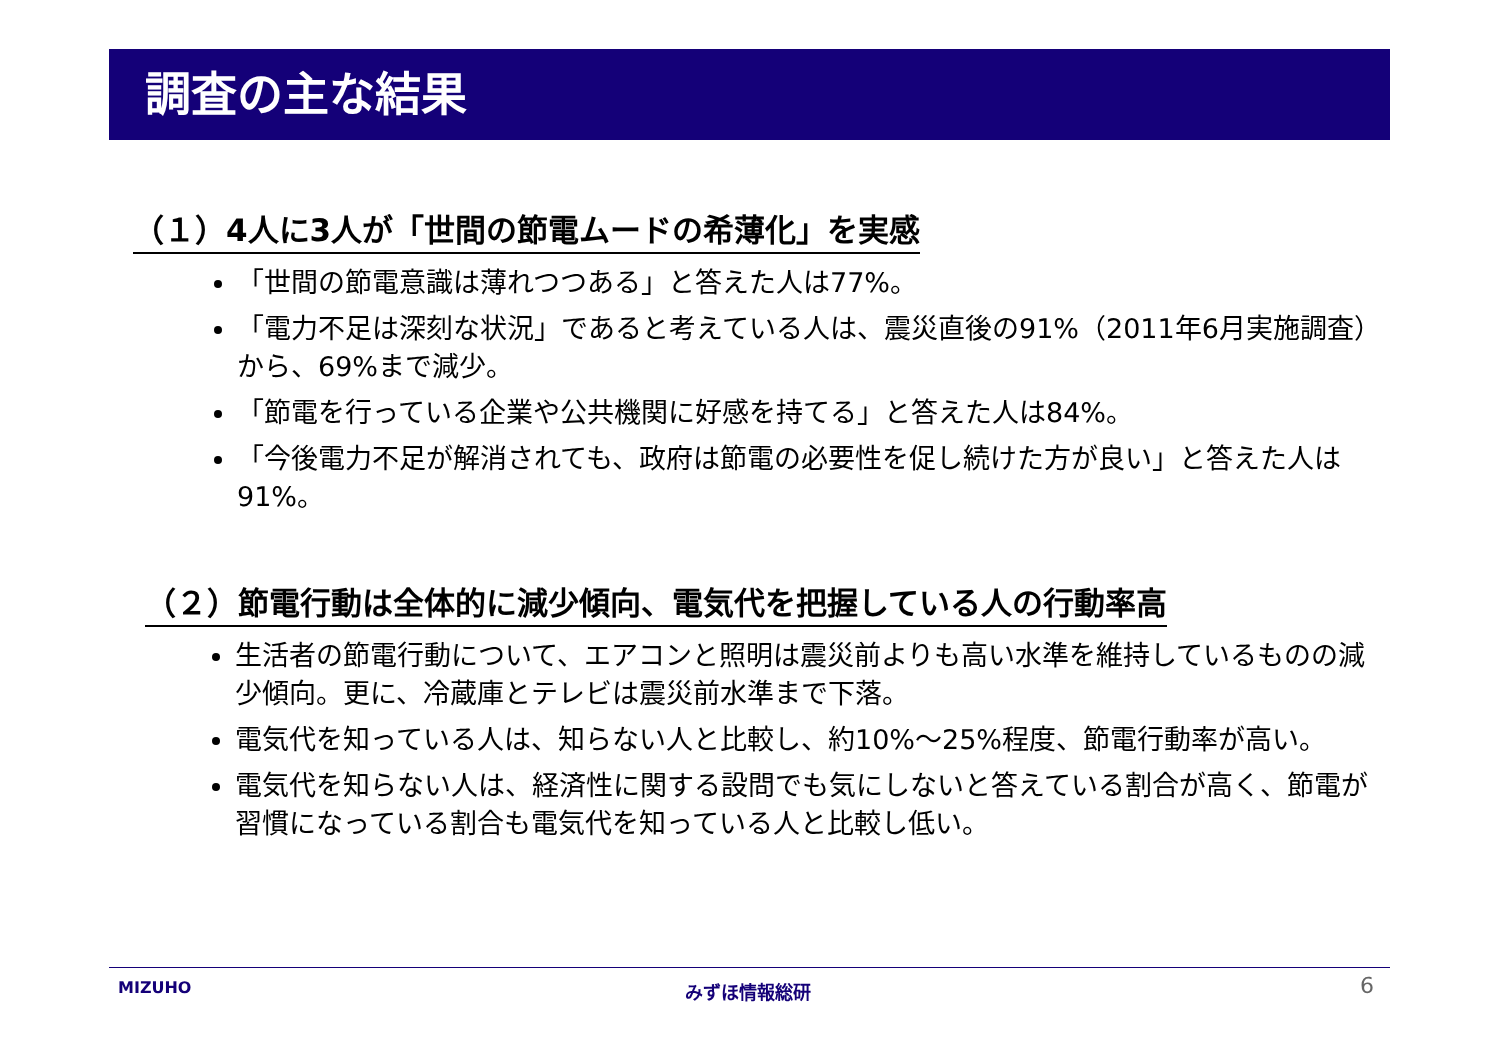調査の主な結果
（１）4人に3人が「世間の節電ムードの希薄化」を実感
「世間の節電意識は薄れつつある」と答えた人は77%。
「電力不足は深刻な状況」であると考えている人は、震災直後の91%（2011年6月実施調査）から、69%まで減少。
「節電を行っている企業や公共機関に好感を持てる」と答えた人は84%。
「今後電力不足が解消されても、政府は節電の必要性を促し続けた方が良い」と答えた人は91%。
（２）節電行動は全体的に減少傾向、電気代を把握している人の行動率高
生活者の節電行動について、エアコンと照明は震災前よりも高い水準を維持しているものの減少傾向。更に、冷蔵庫とテレビは震災前水準まで下落。
電気代を知っている人は、知らない人と比較し、約10%～25%程度、節電行動率が高い。
電気代を知らない人は、経済性に関する設問でも気にしないと答えている割合が高く、節電が習慣になっている割合も電気代を知っている人と比較し低い。
MIZUHO みずほ情報総研 6